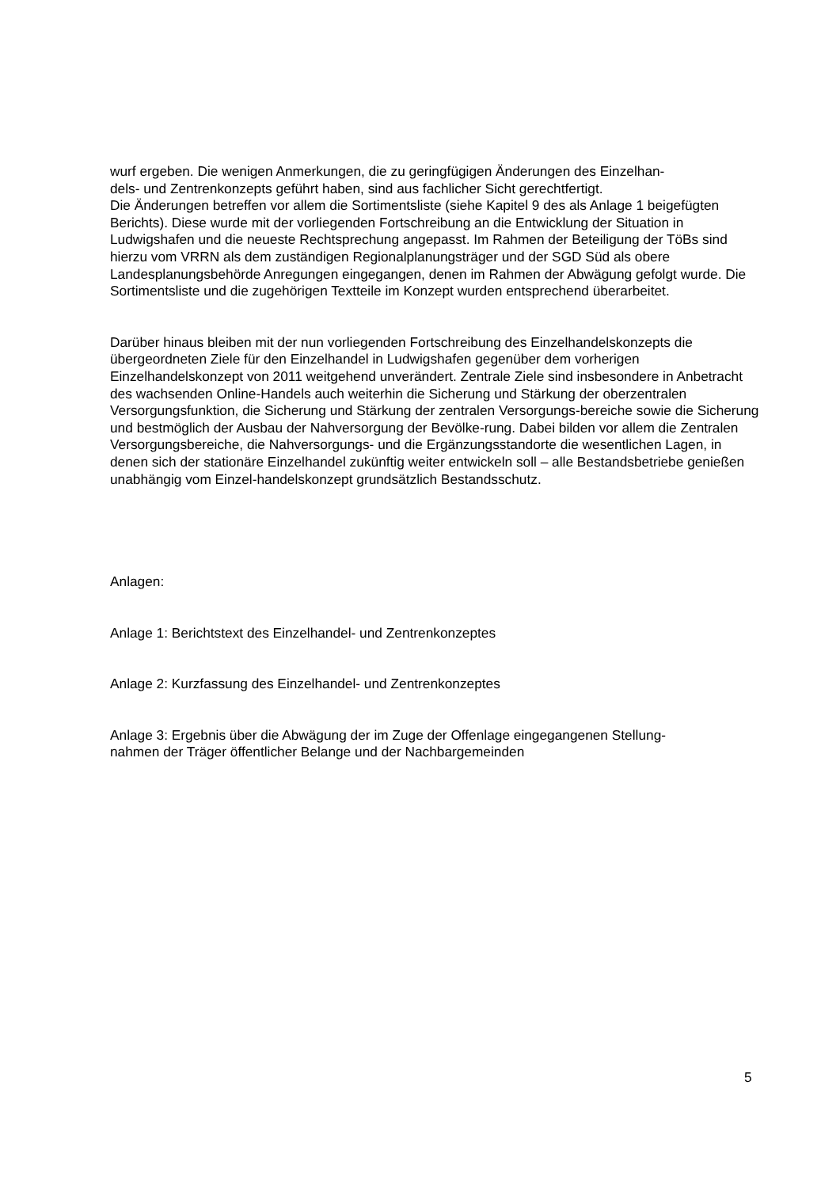wurf ergeben. Die wenigen Anmerkungen, die zu geringfügigen Änderungen des Einzelhan-
dels- und Zentrenkonzepts geführt haben, sind aus fachlicher Sicht gerechtfertigt.
Die Änderungen betreffen vor allem die Sortimentsliste (siehe Kapitel 9 des als Anlage 1 beigefügten Berichts). Diese wurde mit der vorliegenden Fortschreibung an die Entwicklung der Situation in Ludwigshafen und die neueste Rechtsprechung angepasst. Im Rahmen der Beteiligung der TöBs sind hierzu vom VRRN als dem zuständigen Regionalplanungsträger und der SGD Süd als obere Landesplanungsbehörde Anregungen eingegangen, denen im Rahmen der Abwägung gefolgt wurde. Die Sortimentsliste und die zugehörigen Textteile im Konzept wurden entsprechend überarbeitet.
Darüber hinaus bleiben mit der nun vorliegenden Fortschreibung des Einzelhandelskonzepts die übergeordneten Ziele für den Einzelhandel in Ludwigshafen gegenüber dem vorherigen Einzelhandelskonzept von 2011 weitgehend unverändert. Zentrale Ziele sind insbesondere in Anbetracht des wachsenden Online-Handels auch weiterhin die Sicherung und Stärkung der oberzentralen Versorgungsfunktion, die Sicherung und Stärkung der zentralen Versorgungs-bereiche sowie die Sicherung und bestmöglich der Ausbau der Nahversorgung der Bevölke-rung. Dabei bilden vor allem die Zentralen Versorgungsbereiche, die Nahversorgungs- und die Ergänzungsstandorte die wesentlichen Lagen, in denen sich der stationäre Einzelhandel zukünftig weiter entwickeln soll – alle Bestandsbetriebe genießen unabhängig vom Einzel-handelskonzept grundsätzlich Bestandsschutz.
Anlagen:
Anlage 1: Berichtstext des Einzelhandel- und Zentrenkonzeptes
Anlage 2: Kurzfassung des Einzelhandel- und Zentrenkonzeptes
Anlage 3: Ergebnis über die Abwägung der im Zuge der Offenlage eingegangenen Stellung-
nahmen der Träger öffentlicher Belange und der Nachbargemeinden
5